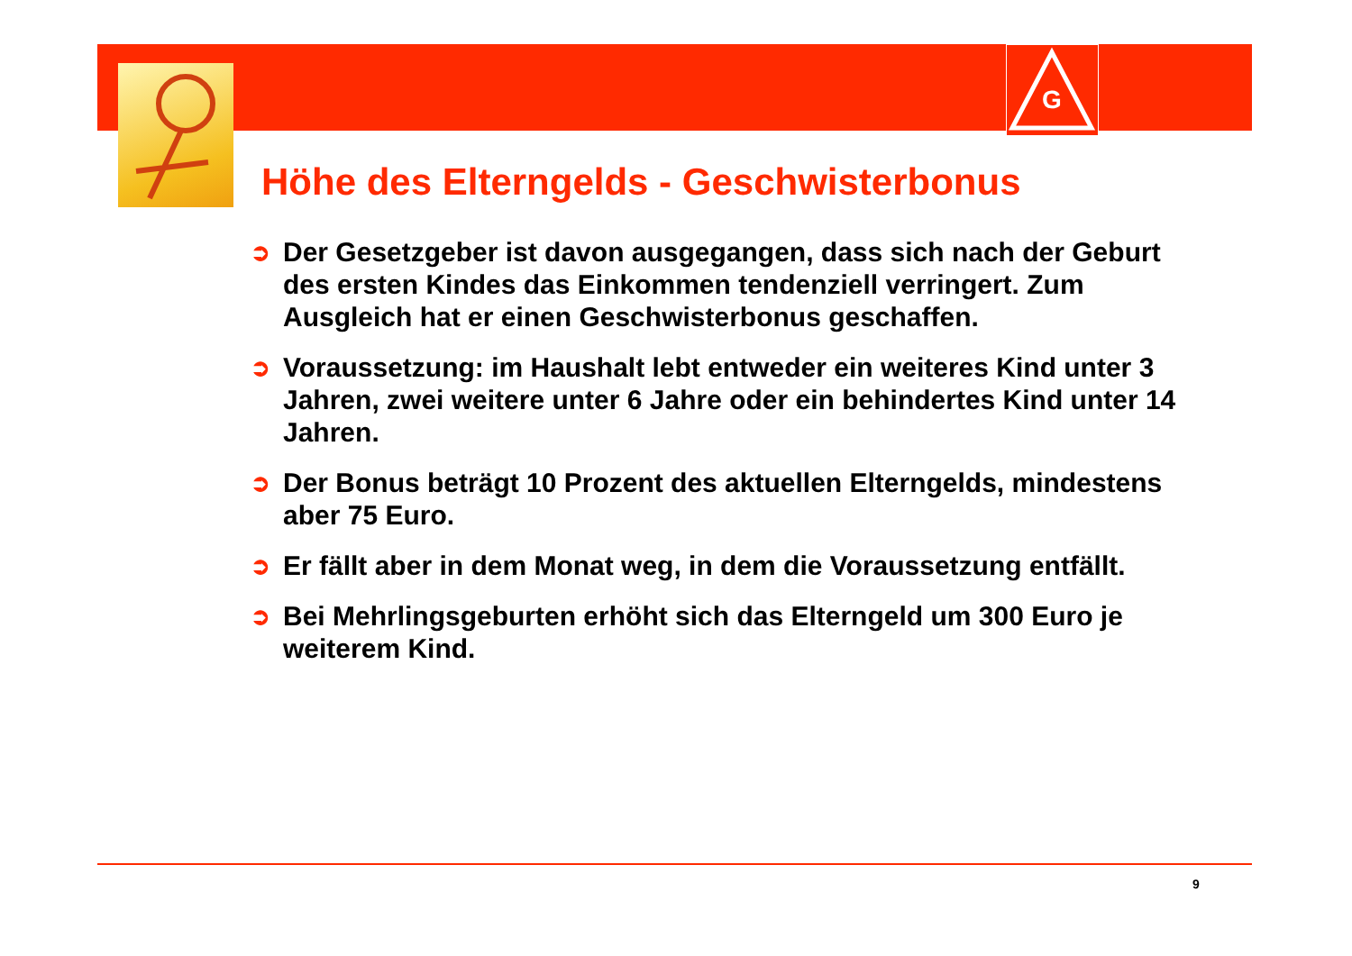G
Höhe des Elterngelds - Geschwisterbonus
➲ Der Gesetzgeber ist davon ausgegangen, dass sich nach der Geburt des ersten Kindes das Einkommen tendenziell verringert. Zum Ausgleich hat er einen Geschwisterbonus geschaffen.
➲ Voraussetzung: im Haushalt lebt entweder ein weiteres Kind unter 3 Jahren, zwei weitere unter 6 Jahre oder ein behindertes Kind unter 14 Jahren.
➲ Der Bonus beträgt 10 Prozent des aktuellen Elterngelds, mindestens aber 75 Euro.
➲ Er fällt aber in dem Monat weg, in dem die Voraussetzung entfällt.
➲ Bei Mehrlingsgeburten erhöht sich das Elterngeld um 300 Euro je weiterem Kind.
9